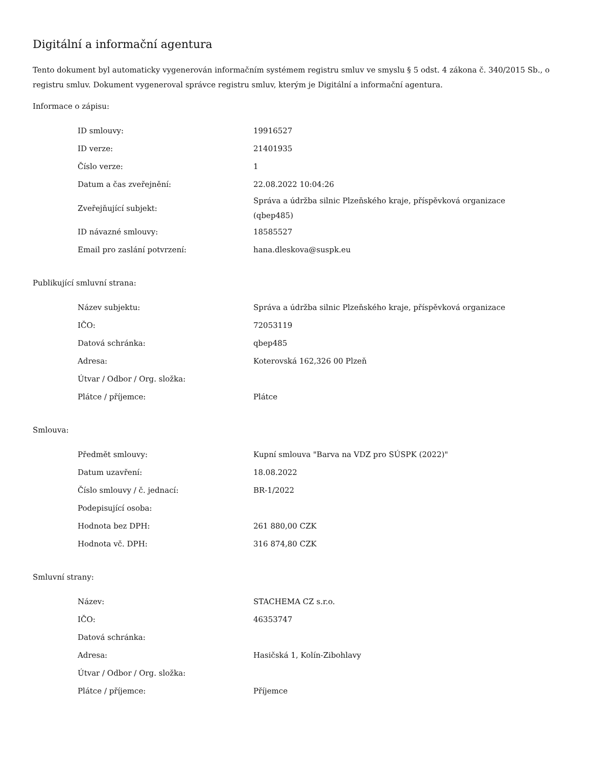Digitální a informační agentura
Tento dokument byl automaticky vygenerován informačním systémem registru smluv ve smyslu § 5 odst. 4 zákona č. 340/2015 Sb., o registru smluv. Dokument vygeneroval správce registru smluv, kterým je Digitální a informační agentura.
Informace o zápisu:
| ID smlouvy: | 19916527 |
| ID verze: | 21401935 |
| Číslo verze: | 1 |
| Datum a čas zveřejnění: | 22.08.2022 10:04:26 |
| Zveřejňující subjekt: | Správa a údržba silnic Plzeňského kraje, příspěvková organizace (qbep485) |
| ID návazné smlouvy: | 18585527 |
| Email pro zaslání potvrzení: | hana.dleskova@suspk.eu |
Publikující smluvní strana:
| Název subjektu: | Správa a údržba silnic Plzeňského kraje, příspěvková organizace |
| IČO: | 72053119 |
| Datová schránka: | qbep485 |
| Adresa: | Koterovská 162,326 00 Plzeň |
| Útvar / Odbor / Org. složka: | |
| Plátce / příjemce: | Plátce |
Smlouva:
| Předmět smlouvy: | Kupní smlouva "Barva na VDZ pro SÚSPK (2022)" |
| Datum uzavření: | 18.08.2022 |
| Číslo smlouvy / č. jednací: | BR-1/2022 |
| Podepisující osoba: | |
| Hodnota bez DPH: | 261 880,00 CZK |
| Hodnota vč. DPH: | 316 874,80 CZK |
Smluvní strany:
| Název: | STACHEMA CZ s.r.o. |
| IČO: | 46353747 |
| Datová schránka: | |
| Adresa: | Hasičská 1, Kolín-Zibohlavy |
| Útvar / Odbor / Org. složka: | |
| Plátce / příjemce: | Příjemce |